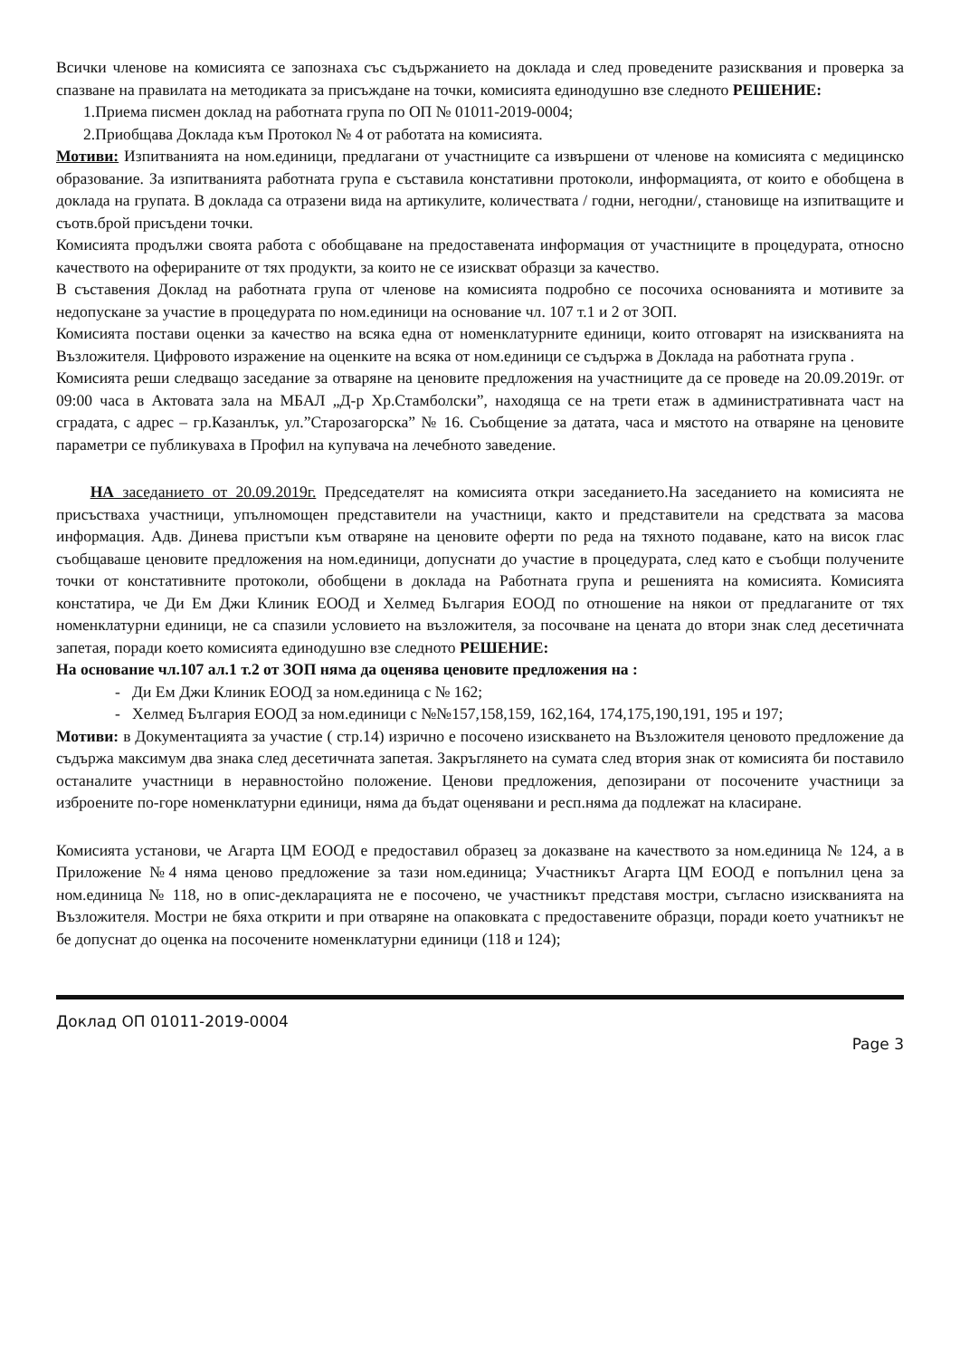Всички членове на комисията се запознаха със съдържанието на доклада и след проведените разисквания и проверка за спазване на правилата на методиката за присъждане на точки, комисията единодушно взе следното РЕШЕНИЕ:
1.Приема писмен доклад на работната група по ОП № 01011-2019-0004;
2.Приобщава Доклада към Протокол № 4 от работата на комисията.
Мотиви: Изпитванията на ном.единици, предлагани от участниците са извършени от членове на комисията с медицинско образование. За изпитванията работната група е съставила констативни протоколи, информацията, от които е обобщена в доклада на групата. В доклада са отразени вида на артикулите, количествата / годни, негодни/, становище на изпитващите и съотв.брой присъдени точки.
Комисията продължи своята работа с обобщаване на предоставената информация от участниците в процедурата, относно качеството на оферираните от тях продукти, за които не се изискват образци за качество.
В съставения Доклад на работната група от членове на комисията подробно се посочиха основанията и мотивите за недопускане за участие в процедурата по ном.единици на основание чл. 107 т.1 и 2 от ЗОП.
Комисията постави оценки за качество на всяка една от номенклатурните единици, които отговарят на изискванията на Възложителя. Цифровото изражение на оценките на всяка от ном.единици се съдържа в Доклада на работната група .
Комисията реши следващо заседание за отваряне на ценовите предложения на участниците да се проведе на 20.09.2019г. от 09:00 часа в Актовата зала на МБАЛ „Д-р Хр.Стамболски”, находяща се на трети етаж в административната част на сградата, с адрес – гр.Казанлък, ул.”Старозагорска” № 16. Съобщение за датата, часа и мястото на отваряне на ценовите параметри се публикуваха в Профил на купувача на лечебното заведение.
НА заседанието от 20.09.2019г. Председателят на комисията откри заседанието.На заседанието на комисията не присъстваха участници, упълномощен представители на участници, както и представители на средствата за масова информация. Адв. Динева пристъпи към отваряне на ценовите оферти по реда на тяхното подаване, като на висок глас съобщаваше ценовите предложения на ном.единици, допуснати до участие в процедурата, след като е съобщи получените точки от констативните протоколи, обобщени в доклада на Работната група и решенията на комисията. Комисията констатира, че Ди Ем Джи Клиник ЕООД и Хелмед България ЕООД по отношение на някои от предлаганите от тях номенклатурни единици, не са спазили условието на възложителя, за посочване на цената до втори знак след десетичната запетая, поради което комисията единодушно взе следното РЕШЕНИЕ:
На основание чл.107 ал.1 т.2 от ЗОП няма да оценява ценовите предложения на :
- Ди Ем Джи Клиник ЕООД за ном.единица с № 162;
- Хелмед България ЕООД за ном.единици с №№157,158,159, 162,164, 174,175,190,191, 195 и 197;
Мотиви: в Документацията за участие ( стр.14) изрично е посочено изискването на Възложителя ценовото предложение да съдържа максимум два знака след десетичната запетая. Закръглянето на сумата след втория знак от комисията би поставило останалите участници в неравностойно положение. Ценови предложения, депозирани от посочените участници за изброените по-горе номенклатурни единици, няма да бъдат оценявани и респ.няма да подлежат на класиране.
Комисията установи, че Агарта ЦМ ЕООД е предоставил образец за доказване на качеството за ном.единица № 124, а в Приложение №4 няма ценово предложение за тази ном.единица; Участникът Агарта ЦМ ЕООД е попълнил цена за ном.единица № 118, но в опис-декларацията не е посочено, че участникът представя мостри, съгласно изискванията на Възложителя. Мостри не бяха открити и при отваряне на опаковката с предоставените образци, поради което учатникът не бе допуснат до оценка на посочените номенклатурни единици (118 и 124);
Доклад ОП 01011-2019-0004
Page 3